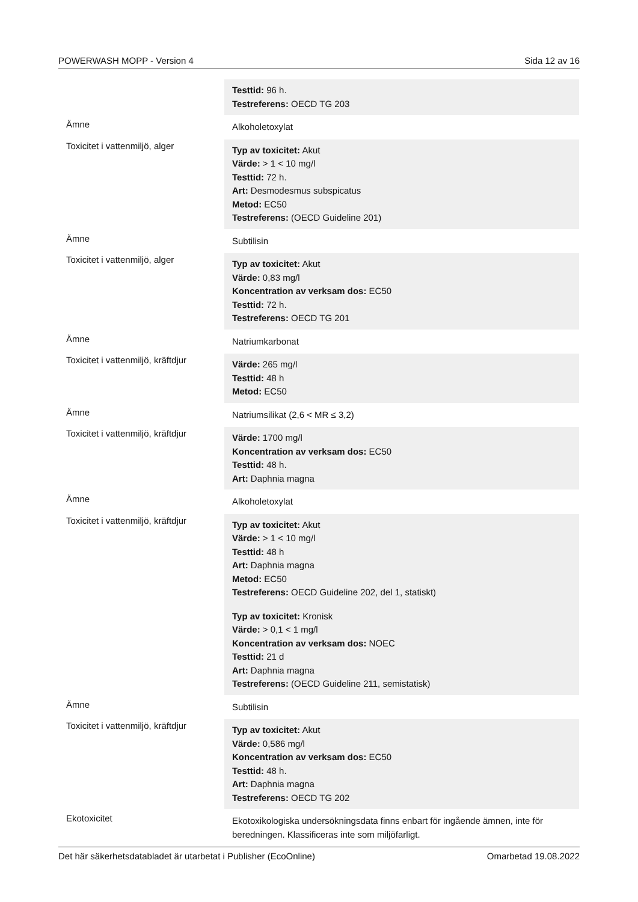POWERWASH MOPP - Version 4 Sida 12 av 16
| | Testtid: 96 h. Testreferens: OECD TG 203 |
| Ämne | Alkoholetoxylat |
| Toxicitet i vattenmiljö, alger | Typ av toxicitet: Akut Värde: > 1 < 10 mg/l Testtid: 72 h. Art: Desmodesmus subspicatus Metod: EC50 Testreferens: (OECD Guideline 201) |
| Ämne | Subtilisin |
| Toxicitet i vattenmiljö, alger | Typ av toxicitet: Akut Värde: 0,83 mg/l Koncentration av verksam dos: EC50 Testtid: 72 h. Testreferens: OECD TG 201 |
| Ämne | Natriumkarbonat |
| Toxicitet i vattenmiljö, kräftdjur | Värde: 265 mg/l Testtid: 48 h Metod: EC50 |
| Ämne | Natriumsilikat (2,6 < MR ≤ 3,2) |
| Toxicitet i vattenmiljö, kräftdjur | Värde: 1700 mg/l Koncentration av verksam dos: EC50 Testtid: 48 h. Art: Daphnia magna |
| Ämne | Alkoholetoxylat |
| Toxicitet i vattenmiljö, kräftdjur | Typ av toxicitet: Akut Värde: > 1 < 10 mg/l Testtid: 48 h Art: Daphnia magna Metod: EC50 Testreferens: OECD Guideline 202, del 1, statiskt) Typ av toxicitet: Kronisk Värde: > 0,1 < 1 mg/l Koncentration av verksam dos: NOEC Testtid: 21 d Art: Daphnia magna Testreferens: (OECD Guideline 211, semistatisk) |
| Ämne | Subtilisin |
| Toxicitet i vattenmiljö, kräftdjur | Typ av toxicitet: Akut Värde: 0,586 mg/l Koncentration av verksam dos: EC50 Testtid: 48 h. Art: Daphnia magna Testreferens: OECD TG 202 |
| Ekotoxicitet | Ekotoxikologiska undersökningsdata finns enbart för ingående ämnen, inte för beredningen. Klassificeras inte som miljöfarligt. |
Det här säkerhetsdatabladet är utarbetat i Publisher (EcoOnline) Omarbetad 19.08.2022